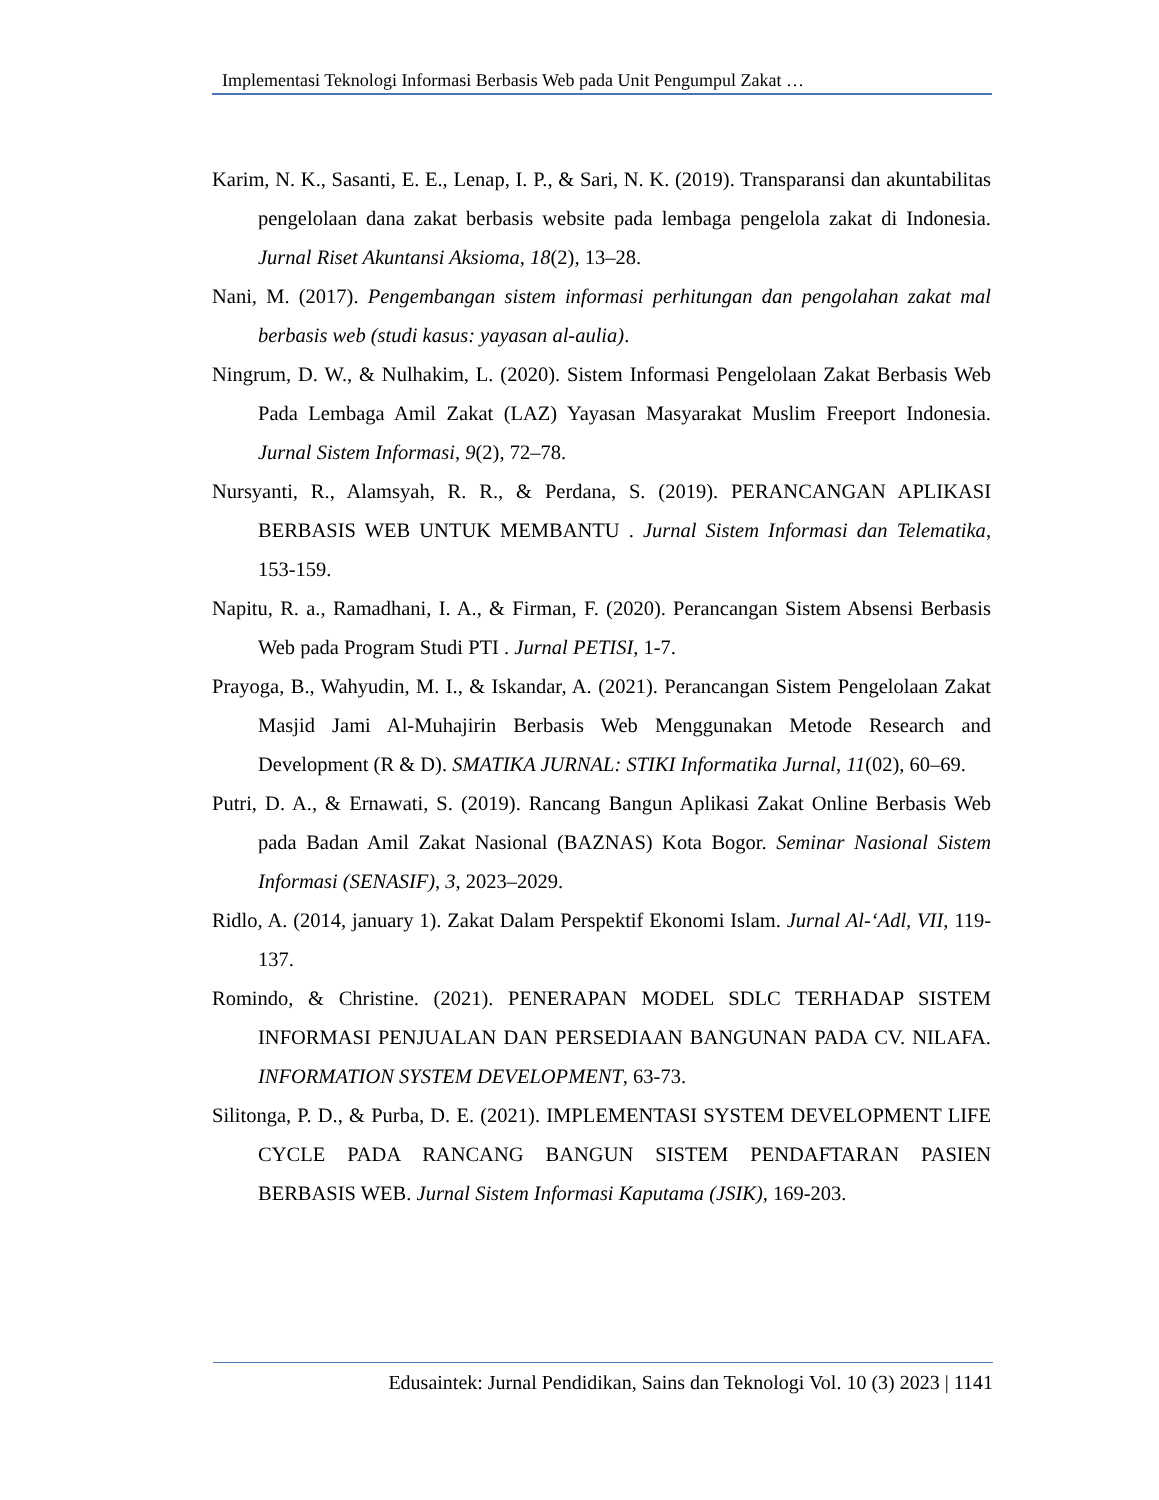Implementasi Teknologi Informasi Berbasis Web pada Unit Pengumpul Zakat …
Karim, N. K., Sasanti, E. E., Lenap, I. P., & Sari, N. K. (2019). Transparansi dan akuntabilitas pengelolaan dana zakat berbasis website pada lembaga pengelola zakat di Indonesia. Jurnal Riset Akuntansi Aksioma, 18(2), 13–28.
Nani, M. (2017). Pengembangan sistem informasi perhitungan dan pengolahan zakat mal berbasis web (studi kasus: yayasan al-aulia).
Ningrum, D. W., & Nulhakim, L. (2020). Sistem Informasi Pengelolaan Zakat Berbasis Web Pada Lembaga Amil Zakat (LAZ) Yayasan Masyarakat Muslim Freeport Indonesia. Jurnal Sistem Informasi, 9(2), 72–78.
Nursyanti, R., Alamsyah, R. R., & Perdana, S. (2019). PERANCANGAN APLIKASI BERBASIS WEB UNTUK MEMBANTU . Jurnal Sistem Informasi dan Telematika, 153-159.
Napitu, R. a., Ramadhani, I. A., & Firman, F. (2020). Perancangan Sistem Absensi Berbasis Web pada Program Studi PTI . Jurnal PETISI, 1-7.
Prayoga, B., Wahyudin, M. I., & Iskandar, A. (2021). Perancangan Sistem Pengelolaan Zakat Masjid Jami Al-Muhajirin Berbasis Web Menggunakan Metode Research and Development (R & D). SMATIKA JURNAL: STIKI Informatika Jurnal, 11(02), 60–69.
Putri, D. A., & Ernawati, S. (2019). Rancang Bangun Aplikasi Zakat Online Berbasis Web pada Badan Amil Zakat Nasional (BAZNAS) Kota Bogor. Seminar Nasional Sistem Informasi (SENASIF), 3, 2023–2029.
Ridlo, A. (2014, january 1). Zakat Dalam Perspektif Ekonomi Islam. Jurnal Al-‘Adl, VII, 119-137.
Romindo, & Christine. (2021). PENERAPAN MODEL SDLC TERHADAP SISTEM INFORMASI PENJUALAN DAN PERSEDIAAN BANGUNAN PADA CV. NILAFA. INFORMATION SYSTEM DEVELOPMENT, 63-73.
Silitonga, P. D., & Purba, D. E. (2021). IMPLEMENTASI SYSTEM DEVELOPMENT LIFE CYCLE PADA RANCANG BANGUN SISTEM PENDAFTARAN PASIEN BERBASIS WEB. Jurnal Sistem Informasi Kaputama (JSIK), 169-203.
Edusaintek: Jurnal Pendidikan, Sains dan Teknologi Vol. 10 (3) 2023 | 1141